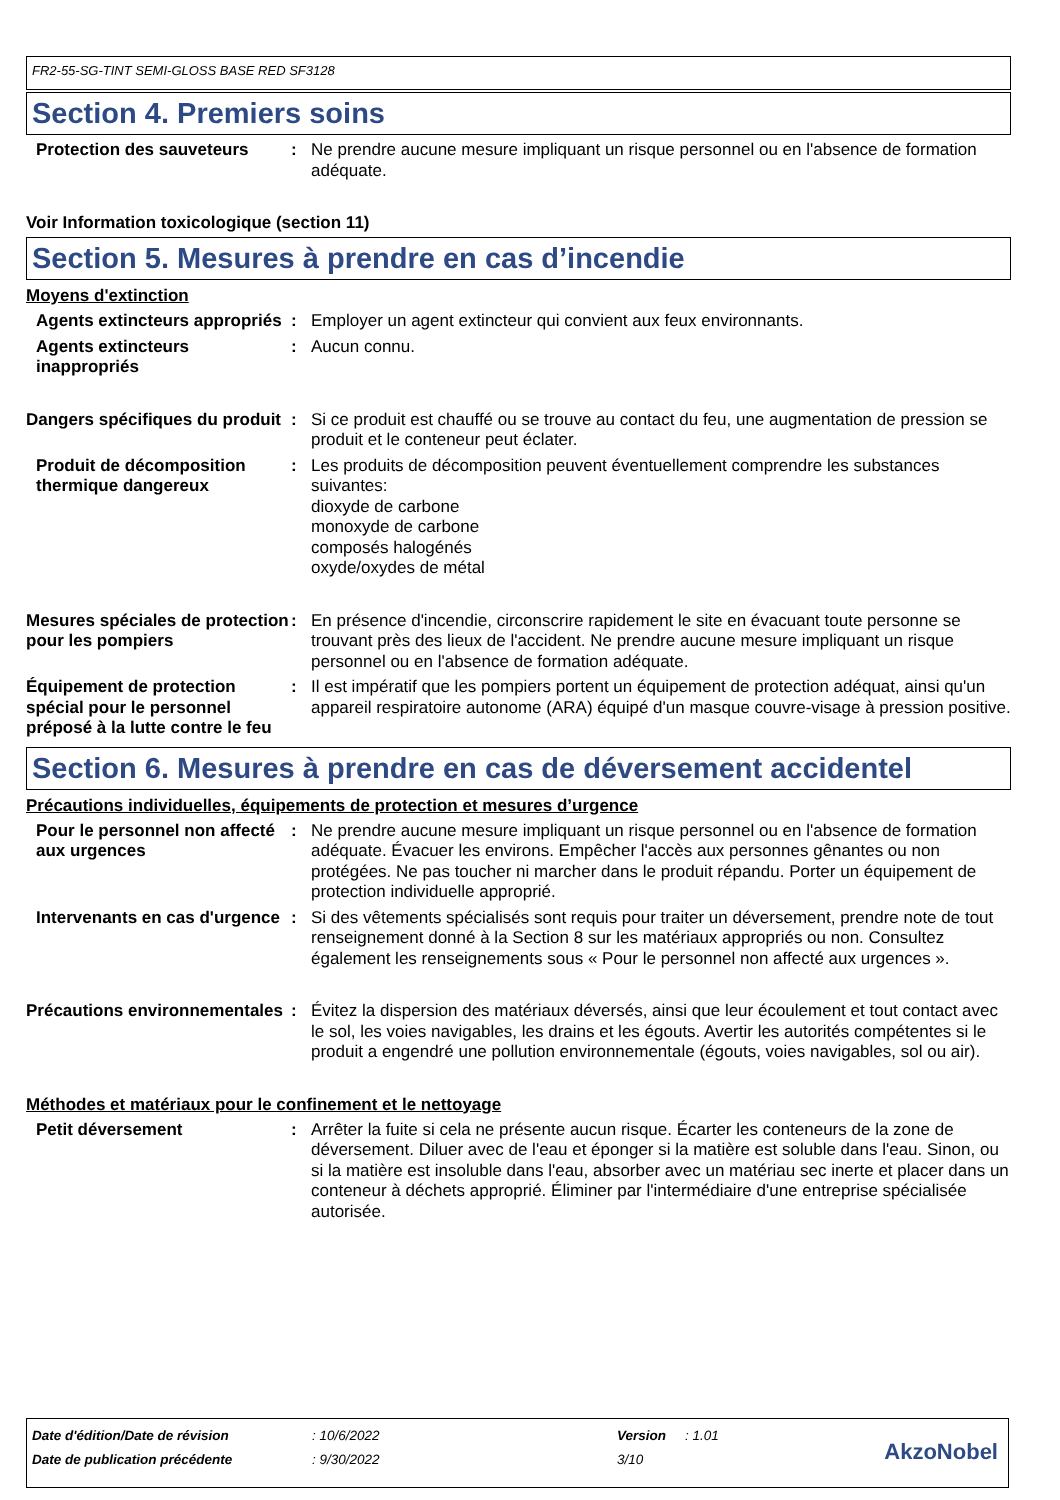FR2-55-SG-TINT SEMI-GLOSS BASE RED SF3128
Section 4. Premiers soins
Protection des sauveteurs : Ne prendre aucune mesure impliquant un risque personnel ou en l'absence de formation adéquate.
Voir Information toxicologique (section 11)
Section 5. Mesures à prendre en cas d’incendie
Moyens d'extinction
Agents extincteurs appropriés
: Employer un agent extincteur qui convient aux feux environnants.
Agents extincteurs inappropriés
: Aucun connu.
Dangers spécifiques du produit
: Si ce produit est chauffé ou se trouve au contact du feu, une augmentation de pression se produit et le conteneur peut éclater.
Produit de décomposition thermique dangereux
: Les produits de décomposition peuvent éventuellement comprendre les substances suivantes:
dioxyde de carbone
monoxyde de carbone
composés halogénés
oxyde/oxydes de métal
Mesures spéciales de protection pour les pompiers
: En présence d'incendie, circonscrire rapidement le site en évacuant toute personne se trouvant près des lieux de l'accident. Ne prendre aucune mesure impliquant un risque personnel ou en l'absence de formation adéquate.
Équipement de protection spécial pour le personnel préposé à la lutte contre le feu
: Il est impératif que les pompiers portent un équipement de protection adéquat, ainsi qu'un appareil respiratoire autonome (ARA) équipé d'un masque couvre-visage à pression positive.
Section 6. Mesures à prendre en cas de déversement accidentel
Précautions individuelles, équipements de protection et mesures d’urgence
Pour le personnel non affecté aux urgences
: Ne prendre aucune mesure impliquant un risque personnel ou en l'absence de formation adéquate. Évacuer les environs. Empêcher l'accès aux personnes gênantes ou non protégées. Ne pas toucher ni marcher dans le produit répandu. Porter un équipement de protection individuelle approprié.
Intervenants en cas d'urgence
: Si des vêtements spécialisés sont requis pour traiter un déversement, prendre note de tout renseignement donné à la Section 8 sur les matériaux appropriés ou non. Consultez également les renseignements sous « Pour le personnel non affecté aux urgences ».
Précautions environnementales
: Évitez la dispersion des matériaux déversés, ainsi que leur écoulement et tout contact avec le sol, les voies navigables, les drains et les égouts. Avertir les autorités compétentes si le produit a engendré une pollution environnementale (égouts, voies navigables, sol ou air).
Méthodes et matériaux pour le confinement et le nettoyage
Petit déversement : Arrêter la fuite si cela ne présente aucun risque. Écarter les conteneurs de la zone de déversement. Diluer avec de l'eau et éponger si la matière est soluble dans l'eau. Sinon, ou si la matière est insoluble dans l'eau, absorber avec un matériau sec inerte et placer dans un conteneur à déchets approprié. Éliminer par l'intermédiaire d'une entreprise spécialisée autorisée.
| Date d'édition/Date de révision | : 10/6/2022 | Version | : 1.01 |
| Date de publication précédente | : 9/30/2022 | 3/10 | |
AkzoNobel